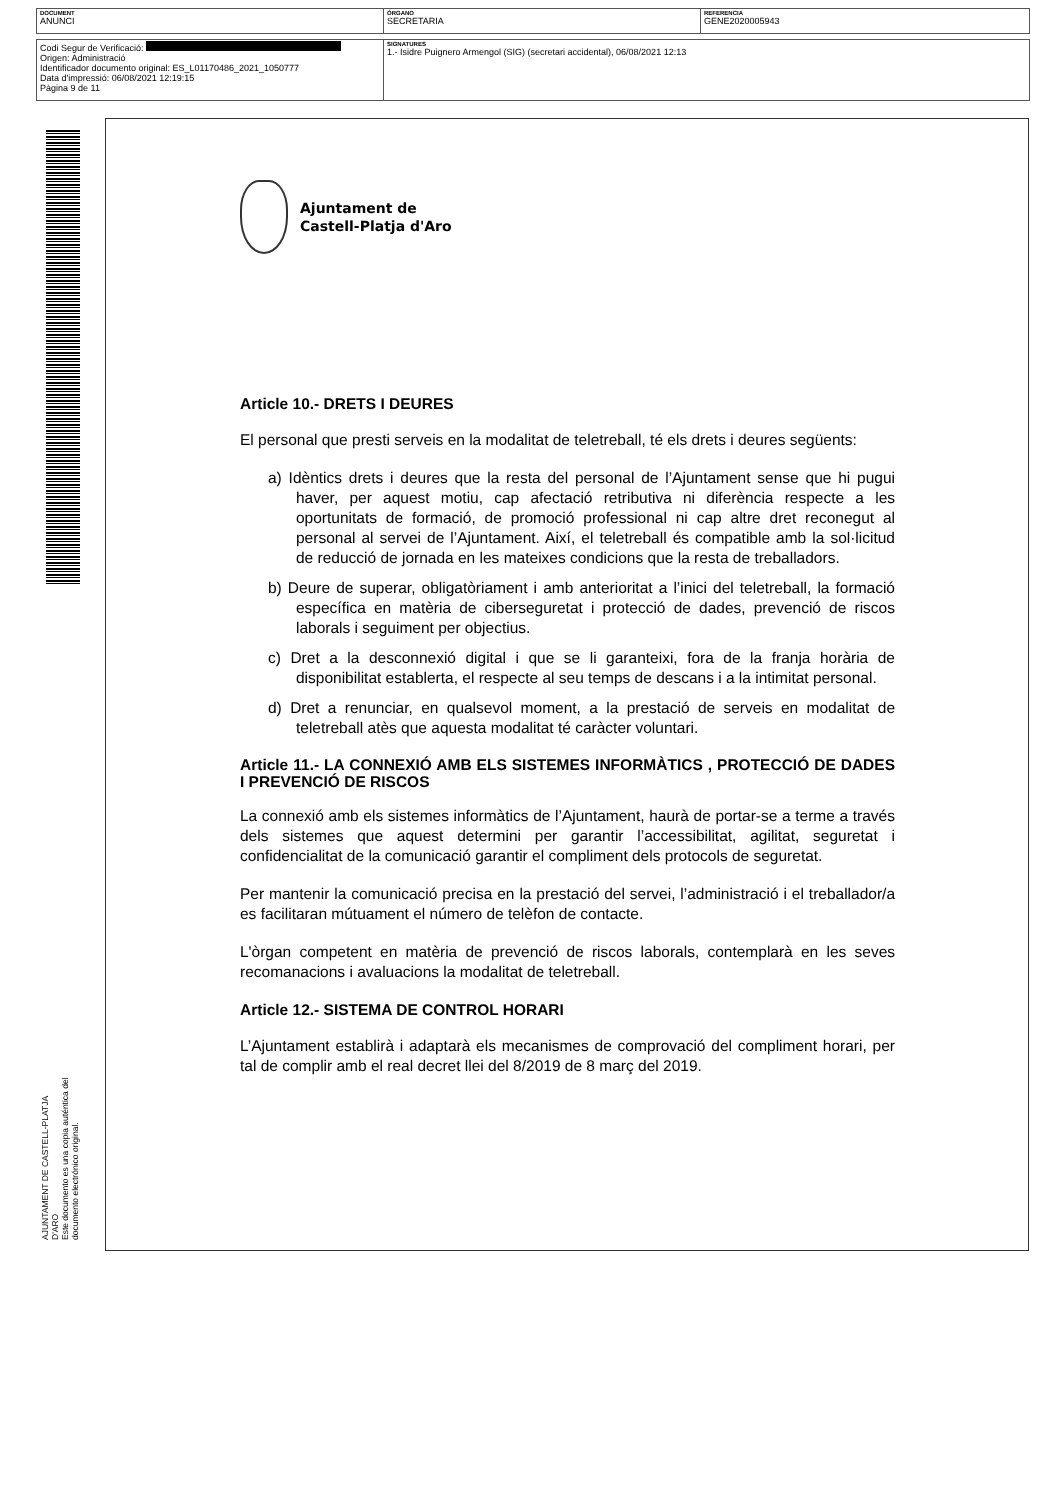| DOCUMENT ANUNCI | ÓRGANO SECRETARIA | REFERENCIA GENE2020005943 |
| Codi Segur de Verificació: Origen: Administració Identificador documento original: ES_L01170486_2021_1050777 Data d'impressió: 06/08/2021 12:19:15 Pàgina 9 de 11 | SIGNATURES 1.- Isidre Puignero Armengol (SIG) (secretari accidental), 06/08/2021 12:13 |
AJUNTAMENT DE CASTELL-PLATJA D'ARO
Este documento es una copia auténtica del documento electrónico original.
Ajuntament de
Castell-Platja d'Aro
Article 10.- DRETS I DEURES
El personal que presti serveis en la modalitat de teletreball, té els drets i deures següents:
a) Idèntics drets i deures que la resta del personal de l’Ajuntament sense que hi pugui haver, per aquest motiu, cap afectació retributiva ni diferència respecte a les oportunitats de formació, de promoció professional ni cap altre dret reconegut al personal al servei de l’Ajuntament. Així, el teletreball és compatible amb la sol·licitud de reducció de jornada en les mateixes condicions que la resta de treballadors.
b) Deure de superar, obligatòriament i amb anterioritat a l’inici del teletreball, la formació específica en matèria de ciberseguretat i protecció de dades, prevenció de riscos laborals i seguiment per objectius.
c) Dret a la desconnexió digital i que se li garanteixi, fora de la franja horària de disponibilitat establerta, el respecte al seu temps de descans i a la intimitat personal.
d) Dret a renunciar, en qualsevol moment, a la prestació de serveis en modalitat de teletreball atès que aquesta modalitat té caràcter voluntari.
Article 11.- LA CONNEXIÓ AMB ELS SISTEMES INFORMÀTICS , PROTECCIÓ DE DADES I PREVENCIÓ DE RISCOS
La connexió amb els sistemes informàtics de l’Ajuntament, haurà de portar-se a terme a través dels sistemes que aquest determini per garantir l’accessibilitat, agilitat, seguretat i confidencialitat de la comunicació garantir el compliment dels protocols de seguretat.
Per mantenir la comunicació precisa en la prestació del servei, l’administració i el treballador/a es facilitaran mútuament el número de telèfon de contacte.
L'òrgan competent en matèria de prevenció de riscos laborals, contemplarà en les seves recomanacions i avaluacions la modalitat de teletreball.
Article 12.- SISTEMA DE CONTROL HORARI
L’Ajuntament establirà i adaptarà els mecanismes de comprovació del compliment horari, per tal de complir amb el real decret llei del 8/2019 de 8 març del 2019.